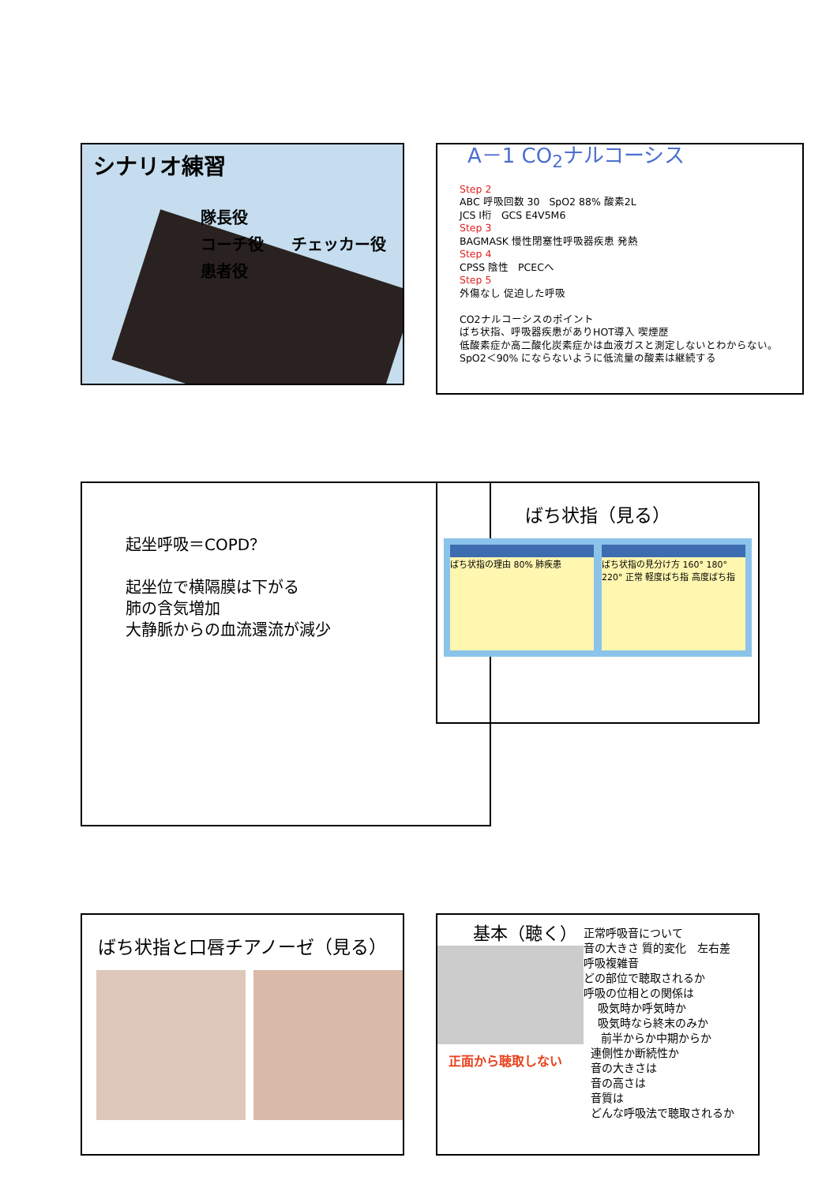シナリオ練習
隊長役
コーチ役 チェッカー役
患者役
A－1 CO<sub>2</sub>ナルコーシス
Step 2
ABC 呼吸回数 30 SpO2 88% 酸素2L
JCS Ⅰ桁 GCS E4V5M6
Step 3
BAGMASK 慢性閉塞性呼吸器疾患 発熱
Step 4
CPSS 陰性 PCECへ
Step 5
外傷なし 促迫した呼吸
CO2ナルコーシスのポイント
ばち状指、呼吸器疾患がありHOT導入 喫煙歴
低酸素症か高二酸化炭素症かは血液ガスと測定しないとわからない。SpO2＜90% にならないように低流量の酸素は継続する
起坐呼吸＝COPD？
起坐位で横隔膜は下がる
肺の含気増加
大静脈からの血流還流が減少
ばち状指（見る）
ばち状指の理由 80% 肺疾患 ばち状指の見分け方 160° 180° 220° 正常 軽度ばち指 高度ばち指
ばち状指と口唇チアノーゼ（見る）
基本（聴く）
正面から聴取しない
正常呼吸音について
音の大きさ 質的変化 左右差
呼吸複雑音
どの部位で聴取されるか
呼吸の位相との関係は
吸気時か呼気時か
吸気時なら終末のみか
前半からか中期からか
連側性か断続性か
音の大きさは
音の高さは
音質は
どんな呼吸法で聴取されるか